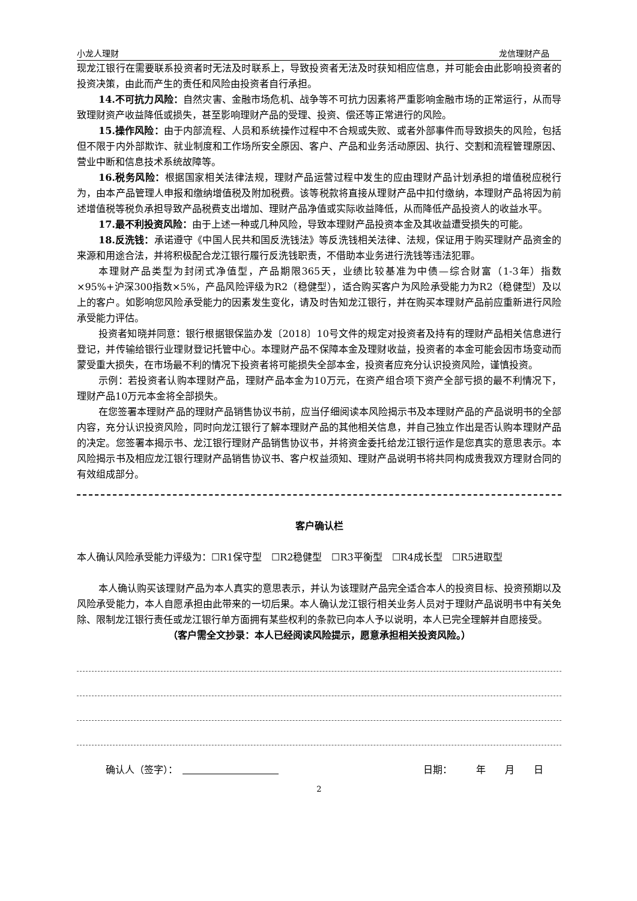小龙人理财 龙信理财产品
现龙江银行在需要联系投资者时无法及时联系上，导致投资者无法及时获知相应信息，并可能会由此影响投资者的投资决策，由此而产生的责任和风险由投资者自行承担。
14.不可抗力风险：自然灾害、金融市场危机、战争等不可抗力因素将严重影响金融市场的正常运行，从而导致理财资产收益降低或损失，甚至影响理财产品的受理、投资、偿还等正常进行的风险。
15.操作风险：由于内部流程、人员和系统操作过程中不合规或失败、或者外部事件而导致损失的风险，包括但不限于内外部欺诈、就业制度和工作场所安全原因、客户、产品和业务活动原因、执行、交割和流程管理原因、营业中断和信息技术系统故障等。
16.税务风险：根据国家相关法律法规，理财产品运营过程中发生的应由理财产品计划承担的增值税应税行为，由本产品管理人申报和缴纳增值税及附加税费。该等税款将直接从理财产品中扣付缴纳，本理财产品将因为前述增值税等税负承担导致产品税费支出增加、理财产品净值或实际收益降低，从而降低产品投资人的收益水平。
17.最不利投资风险：由于上述一种或几种风险，导致本理财产品投资本金及其收益遭受损失的可能。
18.反洗钱：承诺遵守《中国人民共和国反洗钱法》等反洗钱相关法律、法规，保证用于购买理财产品资金的来源和用途合法，并将积极配合龙江银行履行反洗钱职责，不借助本业务进行洗钱等违法犯罪。
本理财产品类型为封闭式净值型，产品期限365天，业绩比较基准为中债—综合财富（1-3年）指数×95%+沪深300指数×5%，产品风险评级为R2（稳健型），适合购买客户为风险承受能力为R2（稳健型）及以上的客户。如影响您风险承受能力的因素发生变化，请及时告知龙江银行，并在购买本理财产品前应重新进行风险承受能力评估。
投资者知晓并同意：银行根据银保监办发〔2018〕10号文件的规定对投资者及持有的理财产品相关信息进行登记，并传输给银行业理财登记托管中心。本理财产品不保障本金及理财收益，投资者的本金可能会因市场变动而蒙受重大损失，在市场最不利的情况下投资者将可能损失全部本金，投资者应充分认识投资风险，谨慎投资。
示例：若投资者认购本理财产品，理财产品本金为10万元，在资产组合项下资产全部亏损的最不利情况下，理财产品10万元本金将全部损失。
在您签署本理财产品的理财产品销售协议书前，应当仔细阅读本风险揭示书及本理财产品的产品说明书的全部内容，充分认识投资风险，同时向龙江银行了解本理财产品的其他相关信息，并自己独立作出是否认购本理财产品的决定。您签署本揭示书、龙江银行理财产品销售协议书，并将资金委托给龙江银行运作是您真实的意思表示。本风险揭示书及相应龙江银行理财产品销售协议书、客户权益须知、理财产品说明书将共同构成贵我双方理财合同的有效组成部分。
客户确认栏
本人确认风险承受能力评级为：☐R1保守型　☐R2稳健型　☐R3平衡型　☐R4成长型　☐R5进取型
本人确认购买该理财产品为本人真实的意思表示，并认为该理财产品完全适合本人的投资目标、投资预期以及风险承受能力，本人自愿承担由此带来的一切后果。本人确认龙江银行相关业务人员对于理财产品说明书中有关免除、限制龙江银行责任或龙江银行单方面拥有某些权利的条款已向本人予以说明，本人已完全理解并自愿接受。
（客户需全文抄录：本人已经阅读风险提示，愿意承担相关投资风险。）
确认人（签字）：　　　　　　　　　　　日期：　　　年　　月　　日
2